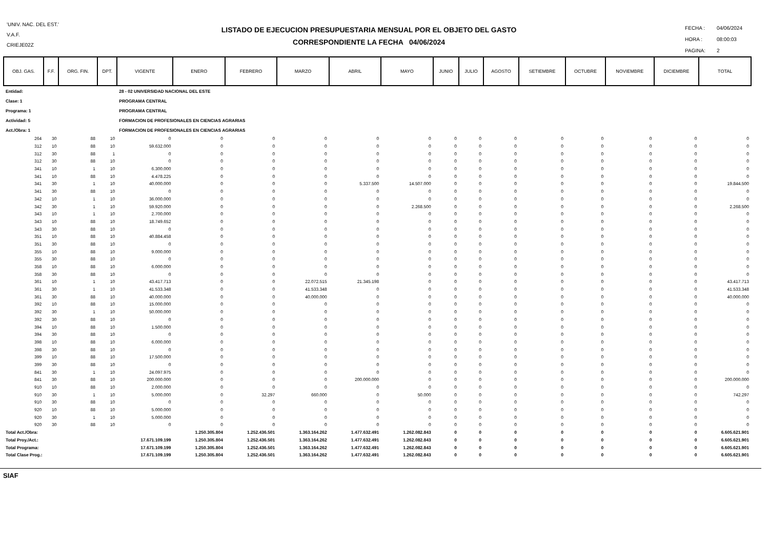'UNIV. NAC. DEL EST.'
V.A.F.
CRIEJE02Z
LISTADO DE EJECUCION PRESUPUESTARIA MENSUAL POR EL OBJETO DEL GASTO
CORRESPONDIENTE LA FECHA 04/06/2024
| FECHA : | 04/06/2024 |
| HORA : | 08:00:03 |
| PAGINA: | 2 |
| OBJ. GAS. | F.F. | ORG. FIN. | DPT. | VIGENTE | ENERO | FEBRERO | MARZO | ABRIL | MAYO | JUNIO | JULIO | AGOSTO | SETIEMBRE | OCTUBRE | NOVIEMBRE | DICIEMBRE | TOTAL |
| --- | --- | --- | --- | --- | --- | --- | --- | --- | --- | --- | --- | --- | --- | --- | --- | --- | --- |
| Entidad: | | | | 28 - 02 UNIVERSIDAD NACIONAL DEL ESTE | | | | | | | | | | | | | |
| Clase: 1 | | | | PROGRAMA CENTRAL | | | | | | | | | | | | | |
| Programa: 1 | | | | PROGRAMA CENTRAL | | | | | | | | | | | | | |
| Actividad: 5 | | | | FORMACION DE PROFESIONALES EN CIENCIAS AGRARIAS | | | | | | | | | | | | | |
| Act./Obra: 1 | | | | FORMACION DE PROFESIONALES EN CIENCIAS AGRARIAS | | | | | | | | | | | | | |
| 264 | 30 | 88 | 10 | 0 | 0 | 0 | 0 | 0 | 0 | 0 | 0 | 0 | 0 | 0 | 0 | 0 | 0 |
| 312 | 10 | 88 | 10 | 59.632.000 | 0 | 0 | 0 | 0 | 0 | 0 | 0 | 0 | 0 | 0 | 0 | 0 | 0 |
| 312 | 30 | 88 | 1 | 0 | 0 | 0 | 0 | 0 | 0 | 0 | 0 | 0 | 0 | 0 | 0 | 0 | 0 |
| 312 | 30 | 88 | 10 | 0 | 0 | 0 | 0 | 0 | 0 | 0 | 0 | 0 | 0 | 0 | 0 | 0 | 0 |
| 341 | 10 | 1 | 10 | 6.300.000 | 0 | 0 | 0 | 0 | 0 | 0 | 0 | 0 | 0 | 0 | 0 | 0 | 0 |
| 341 | 10 | 88 | 10 | 4.478.225 | 0 | 0 | 0 | 0 | 0 | 0 | 0 | 0 | 0 | 0 | 0 | 0 | 0 |
| 341 | 30 | 1 | 10 | 40.000.000 | 0 | 0 | 0 | 5.337.500 | 14.507.000 | 0 | 0 | 0 | 0 | 0 | 0 | 0 | 19.844.500 |
| 341 | 30 | 88 | 10 | 0 | 0 | 0 | 0 | 0 | 0 | 0 | 0 | 0 | 0 | 0 | 0 | 0 | 0 |
| 342 | 10 | 1 | 10 | 36.000.000 | 0 | 0 | 0 | 0 | 0 | 0 | 0 | 0 | 0 | 0 | 0 | 0 | 0 |
| 342 | 30 | 1 | 10 | 59.920.000 | 0 | 0 | 0 | 0 | 2.268.500 | 0 | 0 | 0 | 0 | 0 | 0 | 0 | 2.268.500 |
| 343 | 10 | 1 | 10 | 2.700.000 | 0 | 0 | 0 | 0 | 0 | 0 | 0 | 0 | 0 | 0 | 0 | 0 | 0 |
| 343 | 10 | 88 | 10 | 18.749.652 | 0 | 0 | 0 | 0 | 0 | 0 | 0 | 0 | 0 | 0 | 0 | 0 | 0 |
| 343 | 30 | 88 | 10 | 0 | 0 | 0 | 0 | 0 | 0 | 0 | 0 | 0 | 0 | 0 | 0 | 0 | 0 |
| 351 | 10 | 88 | 10 | 40.884.458 | 0 | 0 | 0 | 0 | 0 | 0 | 0 | 0 | 0 | 0 | 0 | 0 | 0 |
| 351 | 30 | 88 | 10 | 0 | 0 | 0 | 0 | 0 | 0 | 0 | 0 | 0 | 0 | 0 | 0 | 0 | 0 |
| 355 | 10 | 88 | 10 | 9.000.000 | 0 | 0 | 0 | 0 | 0 | 0 | 0 | 0 | 0 | 0 | 0 | 0 | 0 |
| 355 | 30 | 88 | 10 | 0 | 0 | 0 | 0 | 0 | 0 | 0 | 0 | 0 | 0 | 0 | 0 | 0 | 0 |
| 358 | 10 | 88 | 10 | 6.000.000 | 0 | 0 | 0 | 0 | 0 | 0 | 0 | 0 | 0 | 0 | 0 | 0 | 0 |
| 358 | 30 | 88 | 10 | 0 | 0 | 0 | 0 | 0 | 0 | 0 | 0 | 0 | 0 | 0 | 0 | 0 | 0 |
| 361 | 10 | 1 | 10 | 43.417.713 | 0 | 0 | 22.072.515 | 21.345.198 | 0 | 0 | 0 | 0 | 0 | 0 | 0 | 0 | 43.417.713 |
| 361 | 30 | 1 | 10 | 41.533.348 | 0 | 0 | 41.533.348 | 0 | 0 | 0 | 0 | 0 | 0 | 0 | 0 | 0 | 41.533.348 |
| 361 | 30 | 88 | 10 | 40.000.000 | 0 | 0 | 40.000.000 | 0 | 0 | 0 | 0 | 0 | 0 | 0 | 0 | 0 | 40.000.000 |
| 392 | 10 | 88 | 10 | 15.000.000 | 0 | 0 | 0 | 0 | 0 | 0 | 0 | 0 | 0 | 0 | 0 | 0 | 0 |
| 392 | 30 | 1 | 10 | 50.000.000 | 0 | 0 | 0 | 0 | 0 | 0 | 0 | 0 | 0 | 0 | 0 | 0 | 0 |
| 392 | 30 | 88 | 10 | 0 | 0 | 0 | 0 | 0 | 0 | 0 | 0 | 0 | 0 | 0 | 0 | 0 | 0 |
| 394 | 10 | 88 | 10 | 1.500.000 | 0 | 0 | 0 | 0 | 0 | 0 | 0 | 0 | 0 | 0 | 0 | 0 | 0 |
| 394 | 30 | 88 | 10 | 0 | 0 | 0 | 0 | 0 | 0 | 0 | 0 | 0 | 0 | 0 | 0 | 0 | 0 |
| 398 | 10 | 88 | 10 | 6.000.000 | 0 | 0 | 0 | 0 | 0 | 0 | 0 | 0 | 0 | 0 | 0 | 0 | 0 |
| 398 | 30 | 88 | 10 | 0 | 0 | 0 | 0 | 0 | 0 | 0 | 0 | 0 | 0 | 0 | 0 | 0 | 0 |
| 399 | 10 | 88 | 10 | 17.500.000 | 0 | 0 | 0 | 0 | 0 | 0 | 0 | 0 | 0 | 0 | 0 | 0 | 0 |
| 399 | 30 | 88 | 10 | 0 | 0 | 0 | 0 | 0 | 0 | 0 | 0 | 0 | 0 | 0 | 0 | 0 | 0 |
| 841 | 30 | 1 | 10 | 24.097.975 | 0 | 0 | 0 | 0 | 0 | 0 | 0 | 0 | 0 | 0 | 0 | 0 | 0 |
| 841 | 30 | 88 | 10 | 200.000.000 | 0 | 0 | 0 | 200.000.000 | 0 | 0 | 0 | 0 | 0 | 0 | 0 | 0 | 200.000.000 |
| 910 | 10 | 88 | 10 | 2.000.000 | 0 | 0 | 0 | 0 | 0 | 0 | 0 | 0 | 0 | 0 | 0 | 0 | 0 |
| 910 | 30 | 1 | 10 | 5.000.000 | 0 | 32.297 | 660.000 | 0 | 50.000 | 0 | 0 | 0 | 0 | 0 | 0 | 0 | 742.297 |
| 910 | 30 | 88 | 10 | 0 | 0 | 0 | 0 | 0 | 0 | 0 | 0 | 0 | 0 | 0 | 0 | 0 | 0 |
| 920 | 10 | 88 | 10 | 5.000.000 | 0 | 0 | 0 | 0 | 0 | 0 | 0 | 0 | 0 | 0 | 0 | 0 | 0 |
| 920 | 30 | 1 | 10 | 5.000.000 | 0 | 0 | 0 | 0 | 0 | 0 | 0 | 0 | 0 | 0 | 0 | 0 | 0 |
| 920 | 30 | 88 | 10 | 0 | 0 | 0 | 0 | 0 | 0 | 0 | 0 | 0 | 0 | 0 | 0 | 0 | 0 |
| Total Act./Obra: | | | | | 1.250.305.804 | 1.252.436.501 | 1.363.164.262 | 1.477.632.491 | 1.262.082.843 | 0 | 0 | 0 | 0 | 0 | 0 | 0 | 6.605.621.901 |
| Total Proy./Act.: | | | | 17.671.109.199 | 1.250.305.804 | 1.252.436.501 | 1.363.164.262 | 1.477.632.491 | 1.262.082.843 | 0 | 0 | 0 | 0 | 0 | 0 | 0 | 6.605.621.901 |
| Total Programa: | | | | 17.671.109.199 | 1.250.305.804 | 1.252.436.501 | 1.363.164.262 | 1.477.632.491 | 1.262.082.843 | 0 | 0 | 0 | 0 | 0 | 0 | 0 | 6.605.621.901 |
| Total Clase Prog.: | | | | 17.671.109.199 | 1.250.305.804 | 1.252.436.501 | 1.363.164.262 | 1.477.632.491 | 1.262.082.843 | 0 | 0 | 0 | 0 | 0 | 0 | 0 | 6.605.621.901 |
SIAF